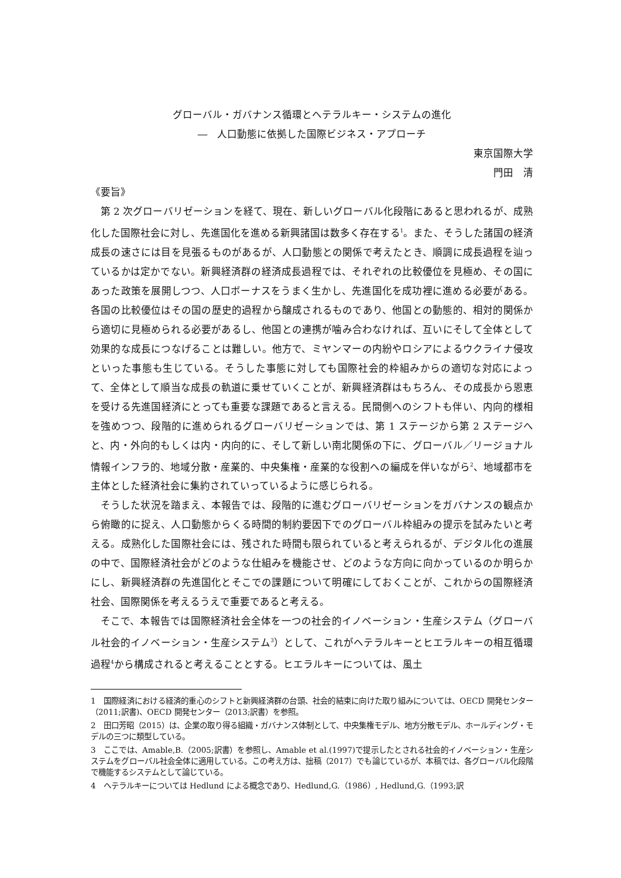グローバル・ガバナンス循環とヘテラルキー・システムの進化
―　人口動態に依拠した国際ビジネス・アプローチ
東京国際大学
門田　清
《要旨》
第 2 次グローバリゼーションを経て、現在、新しいグローバル化段階にあると思われるが、成熟化した国際社会に対し、先進国化を進める新興諸国は数多く存在する<sup>1</sup>。また、そうした諸国の経済成長の速さには目を見張るものがあるが、人口動態との関係で考えたとき、順調に成長過程を辿っているかは定かでない。新興経済群の経済成長過程では、それぞれの比較優位を見極め、その国にあった政策を展開しつつ、人口ボーナスをうまく生かし、先進国化を成功裡に進める必要がある。各国の比較優位はその国の歴史的過程から醸成されるものであり、他国との動態的、相対的関係から適切に見極められる必要があるし、他国との連携が噛み合わなければ、互いにそして全体として効果的な成長につなげることは難しい。他方で、ミヤンマーの内紛やロシアによるウクライナ侵攻といった事態も生じている。そうした事態に対しても国際社会的枠組みからの適切な対応によって、全体として順当な成長の軌道に乗せていくことが、新興経済群はもちろん、その成長から恩恵を受ける先進国経済にとっても重要な課題であると言える。民間側へのシフトも伴い、内向的様相を強めつつ、段階的に進められるグローバリゼーションでは、第 1 ステージから第 2 ステージへと、内・外向的もしくは内・内向的に、そして新しい南北関係の下に、グローバル／リージョナル情報インフラ的、地域分散・産業的、中央集権・産業的な役割への編成を伴いながら<sup>2</sup>、地域都市を主体とした経済社会に集約されていっているように感じられる。
そうした状況を踏まえ、本報告では、段階的に進むグローバリゼーションをガバナンスの観点から俯瞰的に捉え、人口動態からくる時間的制約要因下でのグローバル枠組みの提示を試みたいと考える。成熟化した国際社会には、残された時間も限られていると考えられるが、デジタル化の進展の中で、国際経済社会がどのような仕組みを機能させ、どのような方向に向かっているのか明らかにし、新興経済群の先進国化とそこでの課題について明確にしておくことが、これからの国際経済社会、国際関係を考えるうえで重要であると考える。
そこで、本報告では国際経済社会全体を一つの社会的イノベーション・生産システム（グローバル社会的イノベーション・生産システム<sup>3</sup>）として、これがヘテラルキーとヒエラルキーの相互循環過程<sup>4</sup>から構成されると考えることとする。ヒエラルキーについては、風土
1　国際経済における経済的重心のシフトと新興経済群の台頭、社会的結束に向けた取り組みについては、OECD 開発センター（2011;訳書)、OECD 開発センター（2013;訳書）を参照。
2　田口芳昭（2015）は、企業の取り得る組織・ガバナンス体制として、中央集権モデル、地方分散モデル、ホールディング・モデルの三つに類型している。
3　ここでは、Amable,B.（2005;訳書）を参照し、Amable et al.(1997)で提示したとされる社会的イノベーション・生産システムをグローバル社会全体に適用している。この考え方は、拙稿（2017）でも論じているが、本稿では、各グローバル化段階で機能するシステムとして論じている。
4　ヘテラルキーについては Hedlund による概念であり、Hedlund,G.（1986）, Hedlund,G.（1993;訳